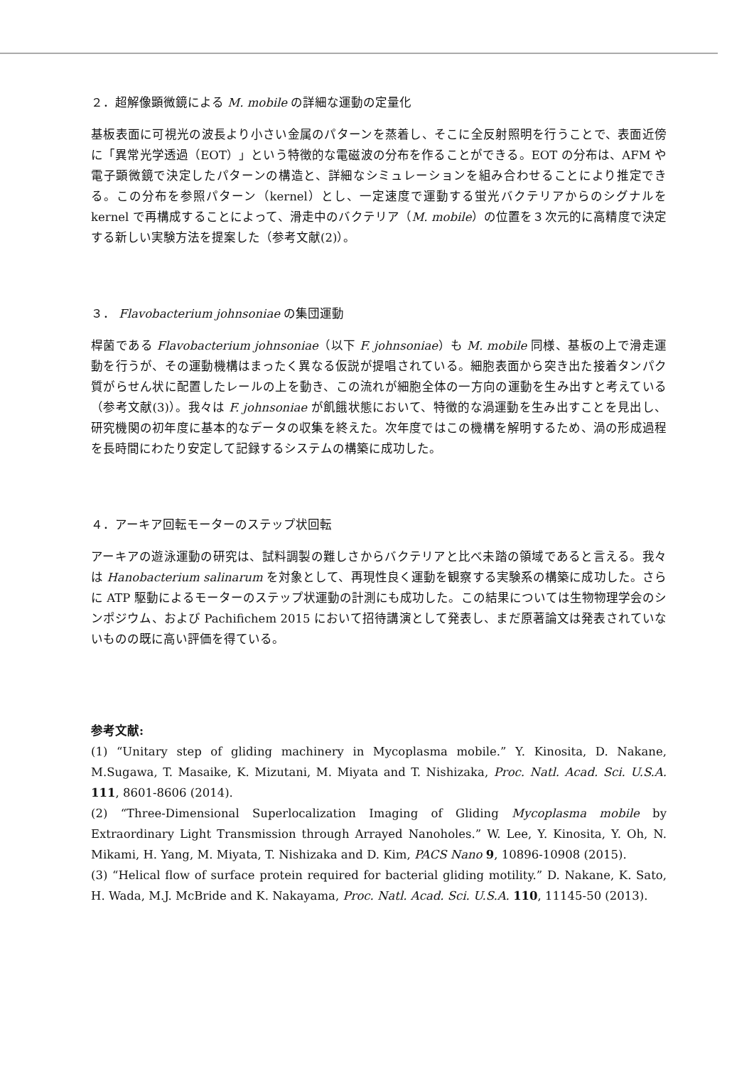２．超解像顕微鏡による M. mobile の詳細な運動の定量化
基板表面に可視光の波長より小さい金属のパターンを蒸着し、そこに全反射照明を行うことで、表面近傍に「異常光学透過（EOT）」という特徴的な電磁波の分布を作ることができる。EOT の分布は、AFM や電子顕微鏡で決定したパターンの構造と、詳細なシミュレーションを組み合わせることにより推定できる。この分布を参照パターン（kernel）とし、一定速度で運動する蛍光バクテリアからのシグナルを kernel で再構成することによって、滑走中のバクテリア（M. mobile）の位置を３次元的に高精度で決定する新しい実験方法を提案した（参考文献(2)）。
３． Flavobacterium johnsoniae の集団運動
桿菌である Flavobacterium johnsoniae（以下 F. johnsoniae）も M. mobile 同様、基板の上で滑走運動を行うが、その運動機構はまったく異なる仮説が提唱されている。細胞表面から突き出た接着タンパク質がらせん状に配置したレールの上を動き、この流れが細胞全体の一方向の運動を生み出すと考えている（参考文献(3)）。我々は F. johnsoniae が飢餓状態において、特徴的な渦運動を生み出すことを見出し、研究機関の初年度に基本的なデータの収集を終えた。次年度ではこの機構を解明するため、渦の形成過程を長時間にわたり安定して記録するシステムの構築に成功した。
４．アーキア回転モーターのステップ状回転
アーキアの遊泳運動の研究は、試料調製の難しさからバクテリアと比べ未踏の領域であると言える。我々は Hanobacterium salinarum を対象として、再現性良く運動を観察する実験系の構築に成功した。さらに ATP 駆動によるモーターのステップ状運動の計測にも成功した。この結果については生物物理学会のシンポジウム、および Pachifichem 2015 において招待講演として発表し、まだ原著論文は発表されていないものの既に高い評価を得ている。
参考文献:
(1) “Unitary step of gliding machinery in Mycoplasma mobile.” Y. Kinosita, D. Nakane, M.Sugawa, T. Masaike, K. Mizutani, M. Miyata and T. Nishizaka, Proc. Natl. Acad. Sci. U.S.A. 111, 8601-8606 (2014).
(2) “Three-Dimensional Superlocalization Imaging of Gliding Mycoplasma mobile by Extraordinary Light Transmission through Arrayed Nanoholes.” W. Lee, Y. Kinosita, Y. Oh, N. Mikami, H. Yang, M. Miyata, T. Nishizaka and D. Kim, PACS Nano 9, 10896-10908 (2015).
(3) “Helical flow of surface protein required for bacterial gliding motility.” D. Nakane, K. Sato, H. Wada, M.J. McBride and K. Nakayama, Proc. Natl. Acad. Sci. U.S.A. 110, 11145-50 (2013).